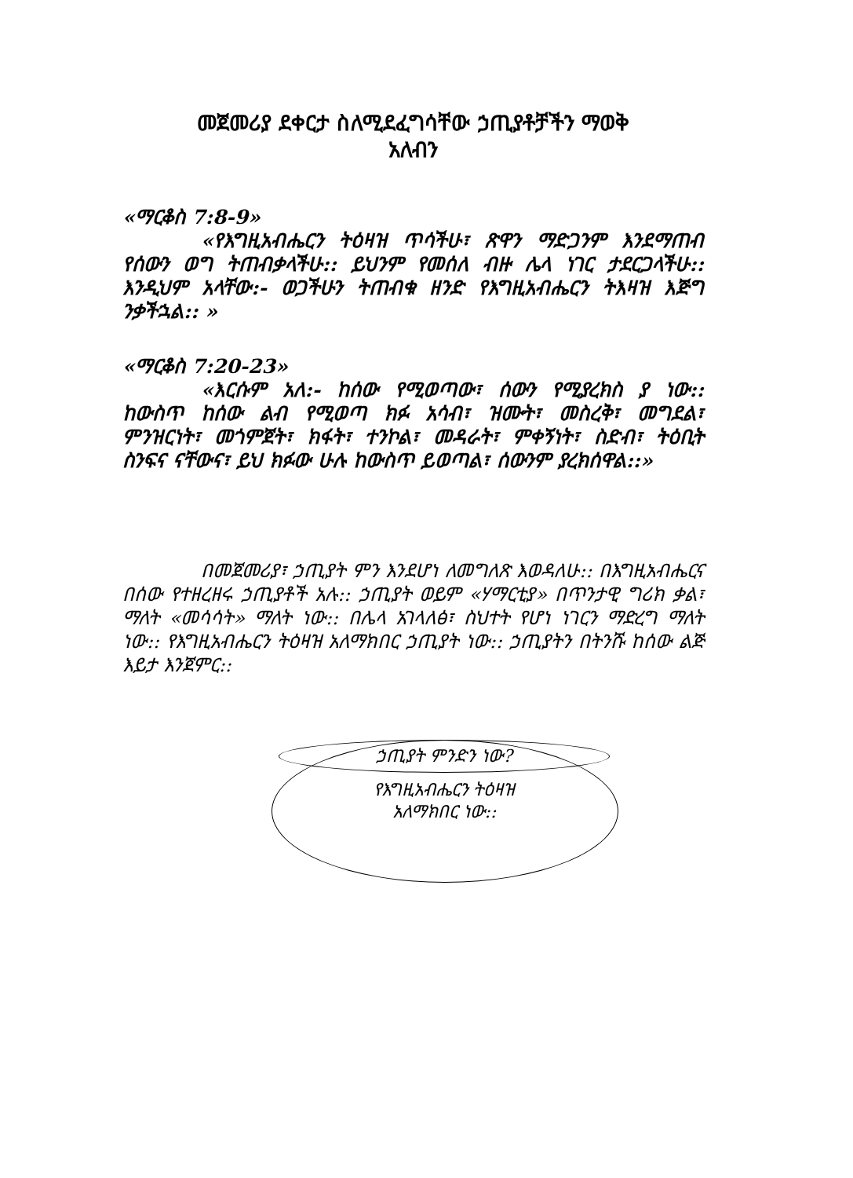መጀመሪያ ደቀርታ ስለሚደፈግሳቸው ኃጢያቶቻችን ማወቅ
አለብን
«ማርቆስ 7:8-9»
«የእግዚአብሔርን ትዕዛዝ ጥሳችሁ፣ ጽዋን ማድጋንም እንደማጠብ የሰውን ወግ ትጠብቃላችሁ:: ይህንም የመሰለ ብዙ ሌላ ነገር ታደርጋላችሁ:: እንዲህም አላቸው:- ወጋችሁን ትጠብቁ ዘንድ የእግዚአብሔርን ትእዛዝ እጅግ ንቃችኋል:: »
«ማርቆስ 7:20-23»
«እርሱም አለ:- ከሰው የሚወጣው፣ ሰውን የሚያረክስ ያ ነው:: ከውስጥ ከሰው ልብ የሚወጣ ክፉ አሳብ፣ ዝሙት፣ መስረቅ፣ መግደል፣ ምንዝርነት፣ መጎምጀት፣ ክፋት፣ ተንኮል፣ መዳራት፣ ምቀኝነት፣ ስድብ፣ ትዕቢት ስንፍና ናቸውና፣ ይህ ክፉው ሁሉ ከውስጥ ይወጣል፣ ሰውንም ያረክሰዋል::»
በመጀመሪያ፣ ኃጢያት ምን እንደሆነ ለመግለጽ እወዳለሁ:: በእግዚአብሔርና በሰው የተዘረዘሩ ኃጢያቶች አሉ:: ኃጢያት ወይም «ሃማርቲያ» በጥንታዊ ግሪክ ቃል፣ ማለት «መሳሳት» ማለት ነው:: በሌላ አገላለፅ፣ ስህተት የሆነ ነገርን ማድረግ ማለት ነው:: የእግዚአብሔርን ትዕዛዝ አለማክበር ኃጢያት ነው:: ኃጢያትን በትንሹ ከሰው ልጅ እይታ እንጀምር::
ኃጢያት ምንድን ነው?
የእግዚአብሔርን ትዕዛዝ
አለማክበር ነው::